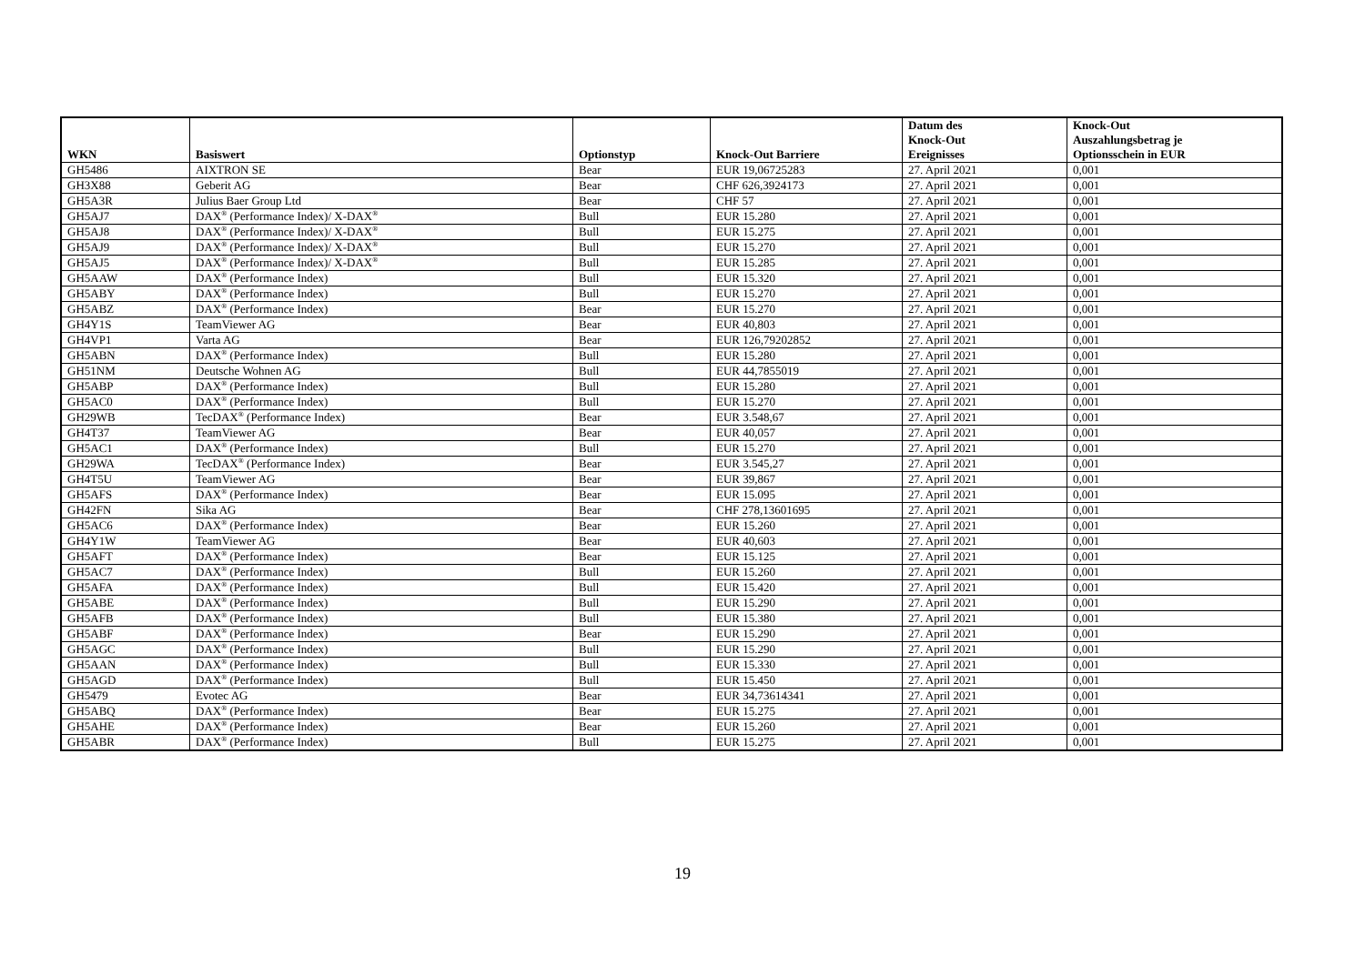| WKN | Basiswert | Optionstyp | Knock-Out Barriere | Datum des Knock-Out Ereignisses | Knock-Out Auszahlungsbetrag je Optionsschein in EUR |
| --- | --- | --- | --- | --- | --- |
| GH5486 | AIXTRON SE | Bear | EUR 19,06725283 | 27. April 2021 | 0,001 |
| GH3X88 | Geberit AG | Bear | CHF 626,3924173 | 27. April 2021 | 0,001 |
| GH5A3R | Julius Baer Group Ltd | Bear | CHF 57 | 27. April 2021 | 0,001 |
| GH5AJ7 | DAX<sup>®</sup> (Performance Index)/ X-DAX<sup>®</sup> | Bull | EUR 15.280 | 27. April 2021 | 0,001 |
| GH5AJ8 | DAX<sup>®</sup> (Performance Index)/ X-DAX<sup>®</sup> | Bull | EUR 15.275 | 27. April 2021 | 0,001 |
| GH5AJ9 | DAX<sup>®</sup> (Performance Index)/ X-DAX<sup>®</sup> | Bull | EUR 15.270 | 27. April 2021 | 0,001 |
| GH5AJ5 | DAX<sup>®</sup> (Performance Index)/ X-DAX<sup>®</sup> | Bull | EUR 15.285 | 27. April 2021 | 0,001 |
| GH5AAW | DAX<sup>®</sup> (Performance Index) | Bull | EUR 15.320 | 27. April 2021 | 0,001 |
| GH5ABY | DAX<sup>®</sup> (Performance Index) | Bull | EUR 15.270 | 27. April 2021 | 0,001 |
| GH5ABZ | DAX<sup>®</sup> (Performance Index) | Bear | EUR 15.270 | 27. April 2021 | 0,001 |
| GH4Y1S | TeamViewer AG | Bear | EUR 40,803 | 27. April 2021 | 0,001 |
| GH4VP1 | Varta AG | Bear | EUR 126,79202852 | 27. April 2021 | 0,001 |
| GH5ABN | DAX<sup>®</sup> (Performance Index) | Bull | EUR 15.280 | 27. April 2021 | 0,001 |
| GH51NM | Deutsche Wohnen AG | Bull | EUR 44,7855019 | 27. April 2021 | 0,001 |
| GH5ABP | DAX<sup>®</sup> (Performance Index) | Bull | EUR 15.280 | 27. April 2021 | 0,001 |
| GH5AC0 | DAX<sup>®</sup> (Performance Index) | Bull | EUR 15.270 | 27. April 2021 | 0,001 |
| GH29WB | TecDAX<sup>®</sup> (Performance Index) | Bear | EUR 3.548,67 | 27. April 2021 | 0,001 |
| GH4T37 | TeamViewer AG | Bear | EUR 40,057 | 27. April 2021 | 0,001 |
| GH5AC1 | DAX<sup>®</sup> (Performance Index) | Bull | EUR 15.270 | 27. April 2021 | 0,001 |
| GH29WA | TecDAX<sup>®</sup> (Performance Index) | Bear | EUR 3.545,27 | 27. April 2021 | 0,001 |
| GH4T5U | TeamViewer AG | Bear | EUR 39,867 | 27. April 2021 | 0,001 |
| GH5AFS | DAX<sup>®</sup> (Performance Index) | Bear | EUR 15.095 | 27. April 2021 | 0,001 |
| GH42FN | Sika AG | Bear | CHF 278,13601695 | 27. April 2021 | 0,001 |
| GH5AC6 | DAX<sup>®</sup> (Performance Index) | Bear | EUR 15.260 | 27. April 2021 | 0,001 |
| GH4Y1W | TeamViewer AG | Bear | EUR 40,603 | 27. April 2021 | 0,001 |
| GH5AFT | DAX<sup>®</sup> (Performance Index) | Bear | EUR 15.125 | 27. April 2021 | 0,001 |
| GH5AC7 | DAX<sup>®</sup> (Performance Index) | Bull | EUR 15.260 | 27. April 2021 | 0,001 |
| GH5AFA | DAX<sup>®</sup> (Performance Index) | Bull | EUR 15.420 | 27. April 2021 | 0,001 |
| GH5ABE | DAX<sup>®</sup> (Performance Index) | Bull | EUR 15.290 | 27. April 2021 | 0,001 |
| GH5AFB | DAX<sup>®</sup> (Performance Index) | Bull | EUR 15.380 | 27. April 2021 | 0,001 |
| GH5ABF | DAX<sup>®</sup> (Performance Index) | Bear | EUR 15.290 | 27. April 2021 | 0,001 |
| GH5AGC | DAX<sup>®</sup> (Performance Index) | Bull | EUR 15.290 | 27. April 2021 | 0,001 |
| GH5AAN | DAX<sup>®</sup> (Performance Index) | Bull | EUR 15.330 | 27. April 2021 | 0,001 |
| GH5AGD | DAX<sup>®</sup> (Performance Index) | Bull | EUR 15.450 | 27. April 2021 | 0,001 |
| GH5479 | Evotec AG | Bear | EUR 34,73614341 | 27. April 2021 | 0,001 |
| GH5ABQ | DAX<sup>®</sup> (Performance Index) | Bear | EUR 15.275 | 27. April 2021 | 0,001 |
| GH5AHE | DAX<sup>®</sup> (Performance Index) | Bear | EUR 15.260 | 27. April 2021 | 0,001 |
| GH5ABR | DAX<sup>®</sup> (Performance Index) | Bull | EUR 15.275 | 27. April 2021 | 0,001 |
19